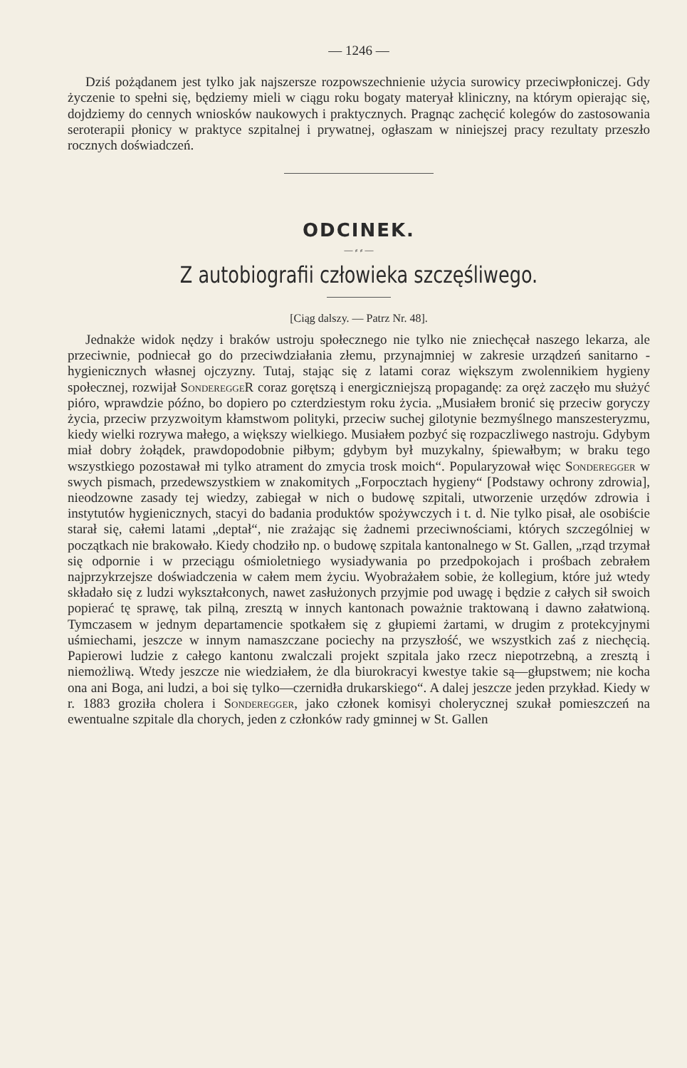— 1246 —
Dziś pożądanem jest tylko jak najszersze rozpowszechnienie użycia surowicy przeciwpłoniczej. Gdy życzenie to spełni się, będziemy mieli w ciągu roku bogaty materyał kliniczny, na którym opierając się, dojdziemy do cennych wniosków naukowych i praktycznych. Pragnąc zachęcić kolegów do zastosowania seroterapii płonicy w praktyce szpitalnej i prywatnej, ogłaszam w niniejszej pracy rezultaty przeszło rocznych doświadczeń.
ODCINEK.
— ⸗ ⸗ —
Z autobiografii człowieka szczęśliwego.
[Ciąg dalszy. — Patrz Nr. 48].
Jednakże widok nędzy i braków ustroju społecznego nie tylko nie zniechęcał naszego lekarza, ale przeciwnie, podniecał go do przeciwdziałania złemu, przynajmniej w zakresie urządzeń sanitarno - hygienicznych własnej ojczyzny. Tutaj, stając się z latami coraz większym zwolennikiem hygieny społecznej, rozwijał SondereggeR coraz gorętszą i energiczniejszą propagandę: za oręż zaczęło mu służyć pióro, wprawdzie późno, bo dopiero po czterdziestym roku życia. „Musiałem bronić się przeciw goryczy życia, przeciw przyzwoitym kłamstwom polityki, przeciw suchej gilotynie bezmyślnego manszesteryzmu, kiedy wielki rozrywa małego, a większy wielkiego. Musiałem pozbyć się rozpaczliwego nastroju. Gdybym miał dobry żołądek, prawdopodobnie piłbym; gdybym był muzykalny, śpiewałbym; w braku tego wszystkiego pozostawał mi tylko atrament do zmycia trosk moich“. Popularyzował więc Sonderegger w swych pismach, przedewszystkiem w znakomitych „Forpocztach hygieny“ [Podstawy ochrony zdrowia], nieodzowne zasady tej wiedzy, zabiegał w nich o budowę szpitali, utworzenie urzędów zdrowia i instytutów hygienicznych, stacyi do badania produktów spożywczych i t. d. Nie tylko pisał, ale osobiście starał się, całemi latami „deptał“, nie zrażając się żadnemi przeciwnościami, których szczególniej w początkach nie brakowało. Kiedy chodziło np. o budowę szpitala kantonalnego w St. Gallen, „rząd trzymał się odpornie i w przeciągu ośmioletniego wysiadywania po przedpokojach i prośbach zebrałem najprzykrzejsze doświadczenia w całem mem życiu. Wyobrażałem sobie, że kollegium, które już wtedy składało się z ludzi wykształconych, nawet zasłużonych przyjmie pod uwagę i będzie z całych sił swoich popierać tę sprawę, tak pilną, zresztą w innych kantonach poważnie traktowaną i dawno załatwioną. Tymczasem w jednym departamencie spotkałem się z głupiemi żartami, w drugim z protekcyjnymi uśmiechami, jeszcze w innym namaszczane pociechy na przyszłość, we wszystkich zaś z niechęcią. Papierowi ludzie z całego kantonu zwalczali projekt szpitala jako rzecz niepotrzebną, a zresztą i niemożliwą. Wtedy jeszcze nie wiedziałem, że dla biurokracyi kwestye takie są—głupstwem; nie kocha ona ani Boga, ani ludzi, a boi się tylko—czernidła drukarskiego“. A dalej jeszcze jeden przykład. Kiedy w r. 1883 groziła cholera i Sonderegger, jako członek komisyi cholerycznej szukał pomieszczeń na ewentualne szpitale dla chorych, jeden z członków rady gminnej w St. Gallen